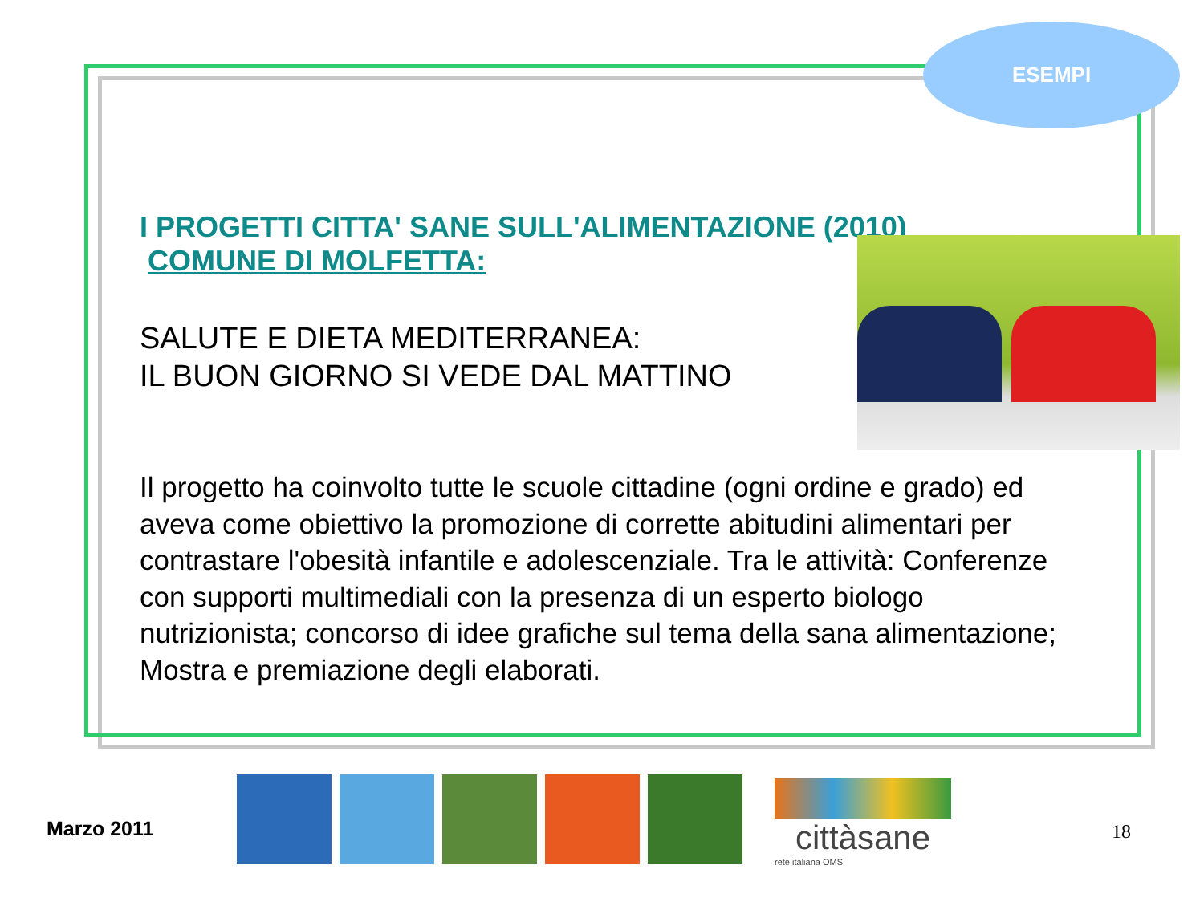ESEMPI
I PROGETTI CITTA' SANE SULL'ALIMENTAZIONE (2010)
COMUNE DI MOLFETTA:
SALUTE E DIETA MEDITERRANEA:
IL BUON GIORNO SI VEDE DAL MATTINO
Il progetto ha coinvolto tutte le scuole cittadine (ogni ordine e grado) ed aveva come obiettivo la promozione di corrette abitudini alimentari per contrastare l'obesità infantile e adolescenziale. Tra le attività: Conferenze con supporti multimediali con la presenza di un esperto biologo nutrizionista; concorso di idee grafiche sul tema della sana alimentazione; Mostra e premiazione degli elaborati.
Marzo 2011
cittàsane
rete italiana OMS
18